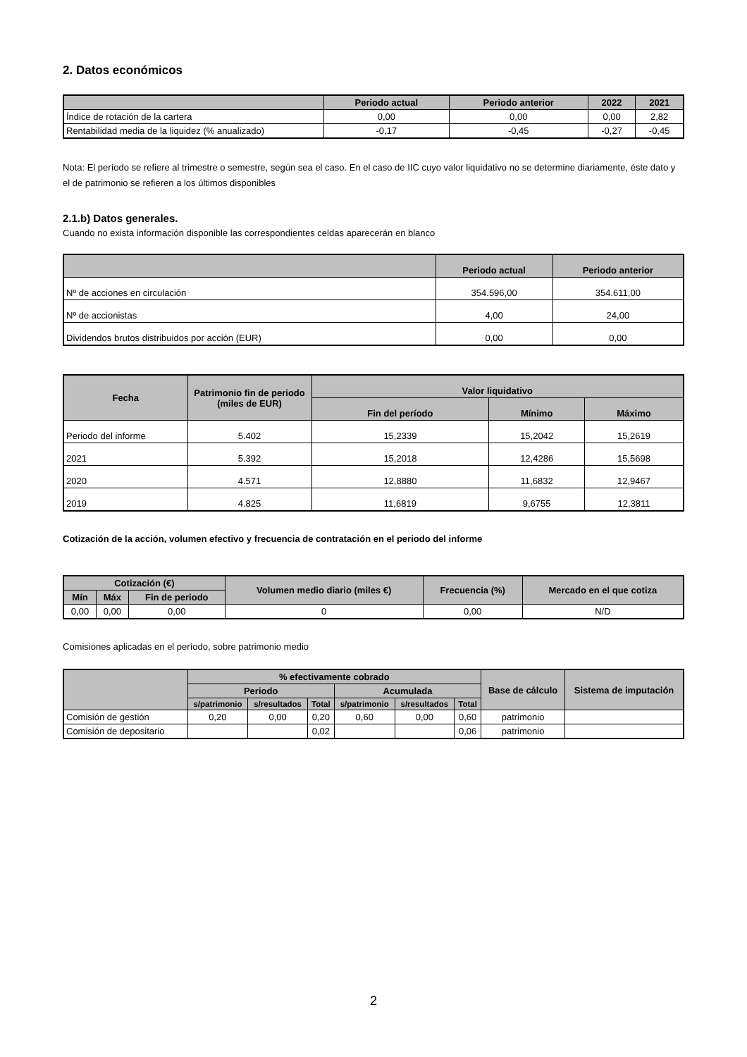2. Datos económicos
| | Periodo actual | Periodo anterior | 2022 | 2021 |
| --- | --- | --- | --- | --- |
| Índice de rotación de la cartera | 0,00 | 0,00 | 0,00 | 2,82 |
| Rentabilidad media de la liquidez (% anualizado) | -0,17 | -0,45 | -0,27 | -0,45 |
Nota: El período se refiere al trimestre o semestre, según sea el caso. En el caso de IIC cuyo valor liquidativo no se determine diariamente, éste dato y el de patrimonio se refieren a los últimos disponibles
2.1.b) Datos generales.
Cuando no exista información disponible las correspondientes celdas aparecerán en blanco
| | Periodo actual | Periodo anterior |
| --- | --- | --- |
| Nº de acciones en circulación | 354.596,00 | 354.611,00 |
| Nº de accionistas | 4,00 | 24,00 |
| Dividendos brutos distribuidos por acción (EUR) | 0,00 | 0,00 |
| Fecha | Patrimonio fin de periodo (miles de EUR) | Valor liquidativo | | |
| --- | --- | --- | --- | --- |
| | | Fin del período | Mínimo | Máximo |
| Periodo del informe | 5.402 | 15,2339 | 15,2042 | 15,2619 |
| 2021 | 5.392 | 15,2018 | 12,4286 | 15,5698 |
| 2020 | 4.571 | 12,8880 | 11,6832 | 12,9467 |
| 2019 | 4.825 | 11,6819 | 9,6755 | 12,3811 |
Cotización de la acción, volumen efectivo y frecuencia de contratación en el periodo del informe
| Cotización (€) | | | Volumen medio diario (miles €) | Frecuencia (%) | Mercado en el que cotiza |
| --- | --- | --- | --- | --- | --- |
| Mín | Máx | Fin de periodo | | | |
| 0,00 | 0,00 | 0,00 | 0 | 0,00 | N/D |
Comisiones aplicadas en el período, sobre patrimonio medio
| | % efectivamente cobrado | | | | | | Base de cálculo | Sistema de imputación |
| --- | --- | --- | --- | --- | --- | --- | --- | --- |
| | Periodo | | | Acumulada | | | | |
| | s/patrimonio | s/resultados | Total | s/patrimonio | s/resultados | Total | | |
| Comisión de gestión | 0,20 | 0,00 | 0,20 | 0,60 | 0,00 | 0,60 | patrimonio | |
| Comisión de depositario | | | 0,02 | | | 0,06 | patrimonio | |
2